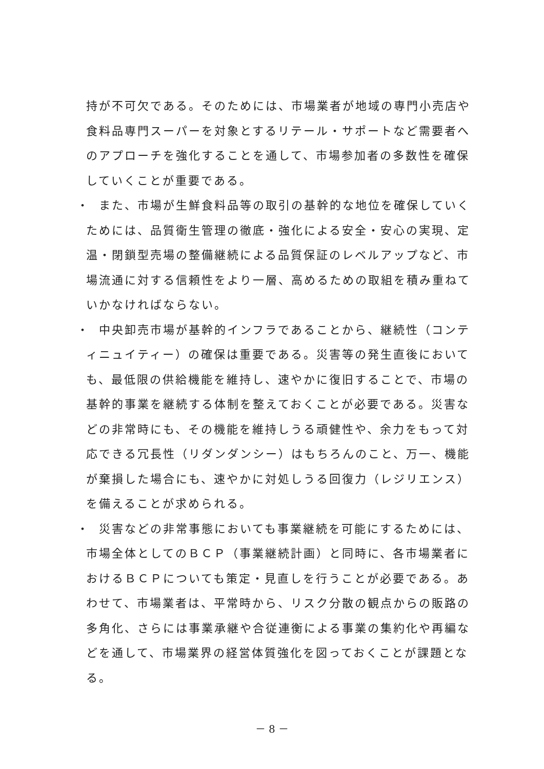持が不可欠である。そのためには、市場業者が地域の専門小売店や食料品専門スーパーを対象とするリテール・サポートなど需要者へのアプローチを強化することを通して、市場参加者の多数性を確保していくことが重要である。
・　また、市場が生鮮食料品等の取引の基幹的な地位を確保していくためには、品質衛生管理の徹底・強化による安全・安心の実現、定温・閉鎖型売場の整備継続による品質保証のレベルアップなど、市場流通に対する信頼性をより一層、高めるための取組を積み重ねていかなければならない。
・　中央卸売市場が基幹的インフラであることから、継続性（コンティニュイティー）の確保は重要である。災害等の発生直後においても、最低限の供給機能を維持し、速やかに復旧することで、市場の基幹的事業を継続する体制を整えておくことが必要である。災害などの非常時にも、その機能を維持しうる頑健性や、余力をもって対応できる冗長性（リダンダンシー）はもちろんのこと、万一、機能が棄損した場合にも、速やかに対処しうる回復力（レジリエンス）を備えることが求められる。
・　災害などの非常事態においても事業継続を可能にするためには、市場全体としてのＢＣＰ（事業継続計画）と同時に、各市場業者におけるＢＣＰについても策定・見直しを行うことが必要である。あわせて、市場業者は、平常時から、リスク分散の観点からの販路の多角化、さらには事業承継や合従連衡による事業の集約化や再編などを通して、市場業界の経営体質強化を図っておくことが課題となる。
－ 8 －